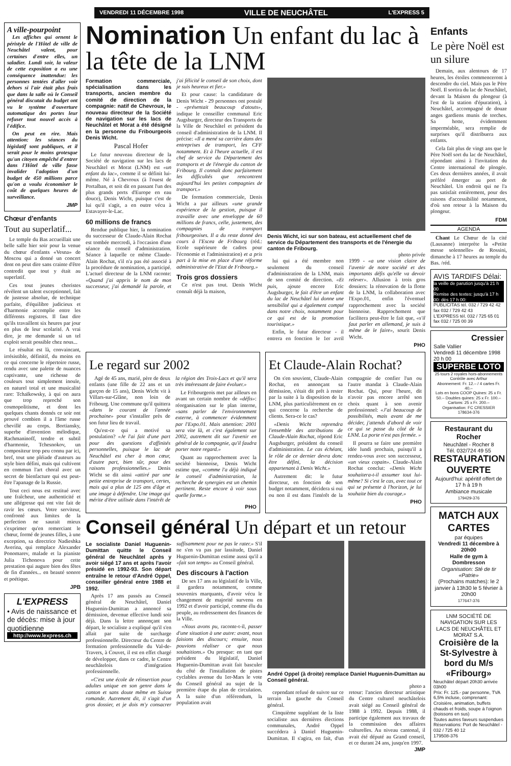VENDREDI 11 DÉCEMBRE 1998 VILLE DE NEUCHÂTEL L'EXPRESS 5
A ville-pourpoint
Les affiches qui ornent le péristyle de l'Hôtel de ville de Neuchâtel valent, pour certaines d'entre elles, un saladier. Lundi soir, la valeur de cette exposition a eu une conséquence inattendue: les personnes tentées d'aller voir dehors si l'air était plus frais que dans la salle où le Conseil général discutait du budget ont vu le système d'ouverture automatique des portes leur refuser tout nouvel accès à l'édifice.
On peut en rire. Mais attention: les séances du législatif sont publiques, et il serait pour le moins grotesque qu'un citoyen empêché d'entrer dans l'Hôtel de ville fasse invalider l'adoption d'un budget de 450 millions parce qu'on a voulu économiser le coût de quelques heures de surveillance.
JMP
Chœur d'enfants
Tout au superlatif...
Le temple du Bas accueillait une belle salle hier soir pour la venue du chœur d'enfants «Vesna» de Moscou qui a donné un concert dont on peut dire sans crainte d'être contredit que tout y était au superlatif.
Ces tout jeunes choristes révèlent un talent exceptionnel, fait de justesse absolue, de technique parfaite, d'équilibre judicieux et d'harmonie accomplie entre les différents registres. Il faut dire qu'ils travaillent six heures par jour en plus de leur scolarité. A vrai dire, je me demande si un tel exploit serait possible chez nous...
Le résultat est là, convaincant, irrésistible, définitif, du moins en ce qui concerne le répertoire russe, rendu avec une palette de nuances captivante, une richesse de couleurs tout simplement inouïe, en naturel total et une musicalité rare: Tchaïkowsky, à qui on aura que trop reproché son cosmopolitisme, et dont les quelques chants donnés ce soir ont prouvé combien il a l'âme russe chevillé au corps. Bortiansky, superbe d'invention mélodique, Rachmaninoff, tendre et subtil d'harmonie, Tchesnokov, un compositeur trop peu connu par ici, bref, tout une pléiade d'auteurs au style bien défini, mais qui cultivent en commun l'art choral avec un secret de bienfacture qui est peut-être l'apanage de la Russie.
Tout ceci nous est restitué avec une fraîcheur, une authenticité et une allégresse qui ont vite fait de ravir les cœurs. Votre serviteur, confronté aux limites de la perfection ne saurait mieux s'exprimer qu'en remerciant le chœur, formé de jeunes filles, à une exception, sa directrice Nadieshka Averina, qui remplace Alexander Ponomarev, malade et la pianiste Julia Tichonova pour cette prestation qui augure bien des fêtes de fin d'années... en beauté sonore et poétique.
JPB
L'EXPRESS
• Avis de naissance et de décès: mise à jour quotidienne
http://www.lexpress.ch
Nomination Un enfant du lac à la tête de la LNM
Formation commerciale, spécialisation dans les transports, ancien membre du comité de direction de la compagnie: natif de Chevroux, le nouveau directeur de la Société de navigation sur les lacs de Neuchâtel et Morat a été désigné en la personne du Fribourgeois Denis Wicht.
Pascal Hofer
Le futur nouveau directeur de la Société de navigation sur les lacs de Neuchâtel et Morat (LNM) est «un enfant du lac», comme il se définit lui-même. Né à Chevroux (à l'ouest de Portalban, et soit dit en passant l'un des plus grands ports d'Europe en eau douce), Denis Wicht, puisque c'est de lui qu'il s'agit, a en outre vécu à Estavayer-le-Lac.
60 millions de francs
Rendue publique hier, la nomination du successeur de Claude-Alain Rochat est tombée mercredi, à l'occasion d'une séance du conseil d'administration. Séance à laquelle ce même Claude-Alain Rochat, s'il n'a pas été associé à la procédure de nomination, a participé. L'actuel directeur de la LNM raconte: «Quand j'ai appris le nom de mon successeur, j'ai demandé la parole, et j'ai félicité le conseil de son choix, dont je suis heureux et fier.»
Et pour cause: la candidature de Denis Wicht - 29 personnes ont postulé - «présentait beaucoup d'atouts», indique le conseiller communal Eric Augsburger, directeur des Transports de la Ville de Neuchâtel et président du conseil d'administration de la LNM. Il précise: «Il a mené sa carrière dans des entreprises de transport, les CFF notamment. Et à l'heure actuelle, il est chef de service du Département des transports et de l'énergie du canton de Fribourg. Il connaît donc parfaitement les difficultés que rencontrent aujourd'hui les petites compagnies de transport.»
De formation commerciale, Denis Wicht a par ailleurs «une grande expérience de la gestion, puisque il travaille avec une enveloppe de 60 millions de francs, celle, justement, des compagnies de transport fribourgeoises. Il a du reste donné des cours à l'Escea de Fribourg (réd.: Ecole supérieure de cadres pour l'économie et l'administration) et a pris part à la mise en place d'une réforme administrative de l'Etat de Fribourg.»
Trois gros dossiers
Ce n'est pas tout. Denis Wicht connaît déjà la maison,
Denis Wicht, ici sur son bateau, est actuellement chef de service du Département des transports et de l'énergie du canton de Fribourg.
photo privée
lui qui a été membre non seulement du conseil d'administration de la LNM, mais de son comité de direction. «Et puis, ajoute encore Eric Augsburger, le fait d'être un enfant du lac de Neuchâtel lui donne une sensibilité qui a également compté dans notre choix, notamment pour ce qui est de la promotion touristique.»
Enfin, le futur directeur - il entrera en fonction le 1er avril 1999 - «a une vision claire de l'avenir de notre société et des importants défis qu'elle va devoir relever». Allusion à trois gros dossiers: la rénovation de la flotte de la LNM, la collaboration avec l'Expo.01, enfin l'éventuel rapprochement avec la société biennoise. Rapprochement que facilitera peut-être le fait que, «s'il faut parler en allemand, je suis à même de le faire», sourit Denis Wicht.
PHO
Le regard sur 2002
Agé de 45 ans, marié, père de deux enfants (une fille de 22 ans et un garçon de 15 ans), Denis Wicht vit à Villars-sur-Glâne, non loin de Fribourg. Une commune qu'il quittera «dans le courant de l'année prochaine» pour s'installer près de son futur lieu de travail.
Qu'est-ce qui a motivé sa postulation? «Je l'ai fait d'une part pour des questions d'affinités personnelles, puisque le lac de Neuchâtel est cher à mon cœur, d'autre part, bien sûr, pour des raisons professionnelles.» Denis Wicht se dit ainsi «attiré par une petite entreprise de transport, certes, mais qui a plus de 125 ans d'âge et une image à défendre. Une image qui mérite d'être utilisée dans l'intérêt de la région des Trois-Lacs et qu'il sera très intéressant de faire évoluer.»
Le Fribourgeois met par ailleurs en avant un certain nombre de «défis»: réorganisation sur le plan interne, «sans parler de l'environnement externe, à commencer évidemment par l'Expo.01. Mais attention: 2001 sera vite là, et c'est également sur 2002, autrement dit sur l'avenir en général de la compagnie, qu'il faudra porter notre regard.»
Quant au rapprochement avec la société biennoise, Denis Wicht estime que, «comme l'a déjà indiqué le conseil d'administration, la recherche de synergies est un chemin pertinent. Reste encore à voir sous quelle forme.»
PHO
Et Claude-Alain Rochat?
On s'en souvient, Claude-Alain Rochat, en annonçant sa démission, s'était dit prêt à rester par la suite à la disposition de la LNM, plus particulièrement en ce qui concerne la recherche de clients. Sera-ce le cas?
«Denis Wicht reprendra l'ensemble des attributions de Claude-Alain Rochat, répond Eric Augsburger, président du conseil d'administration. Le cas échéant, le rôle de ce dernier devra donc être défini, la décision appartenant à Denis Wicht.»
Autrement dit: le futur directeur, en fonction de son budget notamment, décidera si oui ou non il est dans l'intérêt de la compagnie de confier l'un ou l'autre mandat à Claude-Alain Rochat. Qui, pour l'heure, dit n'avoir pas encore arrêté son choix quant à son avenir professionnel: «J'ai beaucoup de possibilités, mais avant de me décider, j'attends d'abord de voir ce qui se passe du côté de la LNM. La porte n'est pas fermée. »
Il pourra se faire une première idée lundi prochain, puisqu'il a rendez-vous avec son successeur, «un vieux copain». Claude-Alain Rochat conclut: «Denis Wicht souhaitera-t-il assumer tout lui-même? Si c'est le cas, avec tout ce qui se présente à l'horizon, je lui souhaite bien du courage.»
PHO
Conseil général Un départ et un retour
Le socialiste Daniel Huguenin-Dumittan quitte le Conseil général de Neuchâtel après y avoir siégé 17 ans et après l'avoir présidé en 1992-93. Son départ entraîne le retour d'André Oppel, conseiller général entre 1988 et 1992.
Après 17 ans passés au Conseil général de Neuchâtel, Daniel Huguenin-Dumittan a annoncé sa démission, devenue effective lundi soir déjà. Dans la lettre annonçant son départ, le socialiste a expliqué qu'il s'en allait par suite de surcharge professionnelle. Directeur du Centre de formation professionnelle du Val-de-Travers, à Couvet, il est en effet chargé de développer, dans ce cadre, le Centre neuchâtelois d'intégration professionnelle.
«C'est une école de réinsertion pour adultes unique en son genre dans le canton et sans doute même en Suisse romande. Autrement dit, il s'agit d'un gros dossier, et je dois m'y consacrer suffisamment pour ne pas le rater.» S'il ne s'en va pas par lassitude, Daniel Huguenin-Dumittan estime aussi qu'il a «fait son temps» au Conseil général.
Des discours à l'action
De ses 17 ans au législatif de la Ville, il gardera notamment, comme souvenirs marquants, d'avoir vécu le changement de majorité survenu en 1992 et d'avoir participé, comme élu du peuple, au redressement des finances de la Ville.
«Nous avons pu, raconte-t-il, passer d'une situation à une autre: avant, nous faisions des discours; ensuite, nous pouvions réaliser ce que nous souhaitions.» Ou presque: en tant que président du législatif, Daniel Huguenin-Dumittan avait fait basculer du côté de l'installation de pistes cyclables avenue du 1er-Mars le vote du Conseil général au sujet de la première étape du plan de circulation. A la suite d'un référendum, la population avait
André Oppel (à droite) remplace Daniel Huguenin-Dumittan au Conseil général.
photo a
cependant refusé de suivre sur ce terrain la gauche du Conseil général.
Cinquième suppléant de la liste socialiste aux dernières élections communales, André Oppel succédera à Daniel Huguenin-Dumittan. Il s'agira, en fait, d'un retour: l'ancien directeur artistique du Centre culturel neuchâtelois avait siégé au Conseil général de 1988 à 1992. Depuis 1988, il participe également aux travaux de la commission des affaires culturelles. Au niveau cantonal, il avait été député au Grand conseil, et ce durant 24 ans, jusqu'en 1997.
JMP
Enfants
Le père Noël est un silure
Demain, aux alentours de 17 heures, les étoiles commenceront à descendre du ciel. Mais pas le Père Noël. Il sortira du lac de Neuchâtel, devant la Maison du plongeur (à l'est de la station d'épuration), à Neuchâtel, accompagné de douze anges gardiens munis de torches. Sa hotte, évidemment imperméable, sera remplie de surprises qu'il distribuera aux enfants.
Cela fait plus de vingt ans que le Père Noël sort du lac de Neuchâtel, répondant ainsi à l'invitation du Centre international de plongée. Ces deux dernières années, il avait préféré émerger au port de Neuchâtel. Un endroit qui ne l'a pas satisfait entièrement, pour des raisons d'accessibilité notamment, d'où son retour à la Maison du plongeur.
FDM
AGENDA
Chant Le Chœur de la cité (Lausanne) interprète la «Petite messe solennelle» de Rossini, dimanche à 17 heures au temple du Bas. /réd.
AVIS TARDIFS Délai:
la veille de parution jusqu'à 21 h 00
Remise des textes: jusqu'à 17 h 00: dès 17 h 00:
PUBLICITAS tél. 032 / 729 42 42 fax 032 / 729 42 43
L'EXPRESS tél. 032 / 725 65 01 fax 032 / 725 00 39
Cressier
Salle Vallier
Vendredi 11 décembre 1998
20 h 00
SUPERBE LOTO
25 tours 2 royales hors-abonnements Contrôle avec Arthur
Abonnement: Fr. 12.– / 4 cartes Fr. 40.–
Lots en bons COOP Quines: 25 x Fr. 50.– Doubles quines: 25 x Fr. 100.– Cartons: 25 x Fr. 200.–
Organisation: FC CRESSIER
178634-376
Restaurant du Rocher
Neuchâtel - Rocher 8
Tél. 032/724 49 55
RESTAURATION OUVERTE
Aujourd'hui: apéritif offert de 17 h à 19 h
Ambiance musicale
179429-376
MATCH AUX CARTES
par équipes
Vendredi 11 décembre à 20h00
Halle de gym à Dombresson
Organisation: Sté de tir «Patrie»
(Prochains matches): le 2 janvier à 13h30 le 5 février à 20h00
177647-376
LNM SOCIÉTÉ DE NAVIGATION SUR LES LACS DE NEUCHÂTEL ET MORAT S.A.
Croisière de la St-Sylvestre à bord du M/s «Fribourg»
Neuchâtel départ 20h30 arrivée 03h00
Prix: Fr. 125.- par personne, TVA 6,5% incluse, comprenant: Croisière, animation, buffets chauds et froids, soupe à l'oignon (boissons en sus)
Toutes autres faveurs suspendues
Réservations: Port de Neuchâtel - 032 / 725 40 12
179508-376